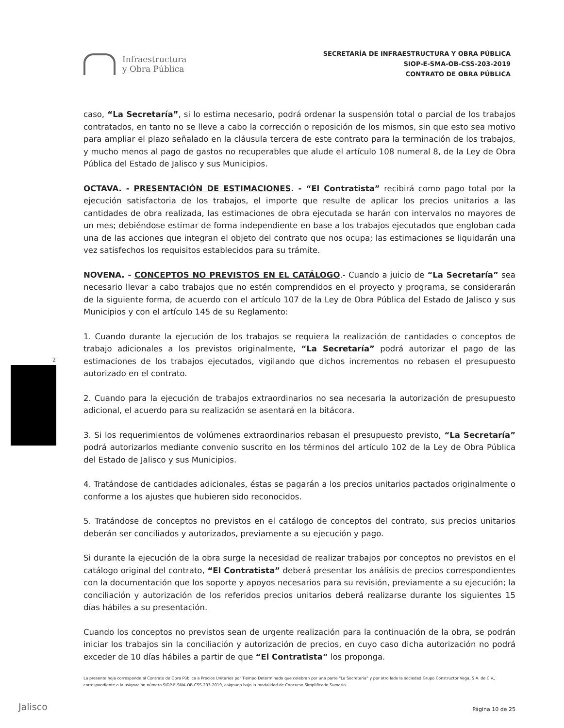Infraestructura
y Obra Pública
SECRETARÍA DE INFRAESTRUCTURA Y OBRA PÚBLICA
SIOP-E-SMA-OB-CSS-203-2019
CONTRATO DE OBRA PÚBLICA
caso, “La Secretaría”, si lo estima necesario, podrá ordenar la suspensión total o parcial de los trabajos contratados, en tanto no se lleve a cabo la corrección o reposición de los mismos, sin que esto sea motivo para ampliar el plazo señalado en la cláusula tercera de este contrato para la terminación de los trabajos, y mucho menos al pago de gastos no recuperables que alude el artículo 108 numeral 8, de la Ley de Obra Pública del Estado de Jalisco y sus Municipios.
OCTAVA. - PRESENTACIÓN DE ESTIMACIONES. - “El Contratista” recibirá como pago total por la ejecución satisfactoria de los trabajos, el importe que resulte de aplicar los precios unitarios a las cantidades de obra realizada, las estimaciones de obra ejecutada se harán con intervalos no mayores de un mes; debiéndose estimar de forma independiente en base a los trabajos ejecutados que engloban cada una de las acciones que integran el objeto del contrato que nos ocupa; las estimaciones se liquidarán una vez satisfechos los requisitos establecidos para su trámite.
NOVENA. - CONCEPTOS NO PREVISTOS EN EL CATÁLOGO.- Cuando a juicio de “La Secretaría” sea necesario llevar a cabo trabajos que no estén comprendidos en el proyecto y programa, se considerarán de la siguiente forma, de acuerdo con el artículo 107 de la Ley de Obra Pública del Estado de Jalisco y sus Municipios y con el artículo 145 de su Reglamento:
1. Cuando durante la ejecución de los trabajos se requiera la realización de cantidades o conceptos de trabajo adicionales a los previstos originalmente, “La Secretaría” podrá autorizar el pago de las estimaciones de los trabajos ejecutados, vigilando que dichos incrementos no rebasen el presupuesto autorizado en el contrato.
2. Cuando para la ejecución de trabajos extraordinarios no sea necesaria la autorización de presupuesto adicional, el acuerdo para su realización se asentará en la bitácora.
3. Si los requerimientos de volúmenes extraordinarios rebasan el presupuesto previsto, “La Secretaría” podrá autorizarlos mediante convenio suscrito en los términos del artículo 102 de la Ley de Obra Pública del Estado de Jalisco y sus Municipios.
4. Tratándose de cantidades adicionales, éstas se pagarán a los precios unitarios pactados originalmente o conforme a los ajustes que hubieren sido reconocidos.
5. Tratándose de conceptos no previstos en el catálogo de conceptos del contrato, sus precios unitarios deberán ser conciliados y autorizados, previamente a su ejecución y pago.
Si durante la ejecución de la obra surge la necesidad de realizar trabajos por conceptos no previstos en el catálogo original del contrato, “El Contratista” deberá presentar los análisis de precios correspondientes con la documentación que los soporte y apoyos necesarios para su revisión, previamente a su ejecución; la conciliación y autorización de los referidos precios unitarios deberá realizarse durante los siguientes 15 días hábiles a su presentación.
Cuando los conceptos no previstos sean de urgente realización para la continuación de la obra, se podrán iniciar los trabajos sin la conciliación y autorización de precios, en cuyo caso dicha autorización no podrá exceder de 10 días hábiles a partir de que “El Contratista” los proponga.
La presente hoja corresponde al Contrato de Obra Pública a Precios Unitarios por Tiempo Determinado que celebran por una parte “La Secretaría” y por otro lado la sociedad Grupo Constructor Vega, S.A. de C.V., correspondiente a la asignación número SIOP-E-SMA-OB-CSS-203-2019, asignado bajo la modalidad de Concurso Simplificado Sumario.
Página 10 de 25
2
Jalisco